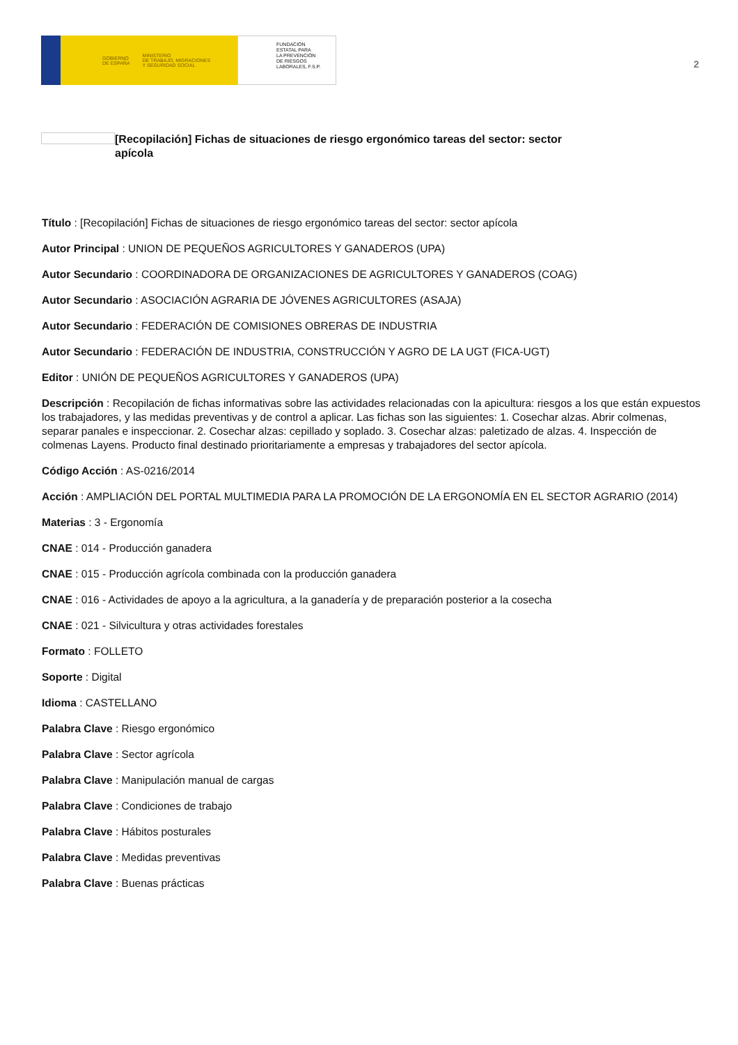GOBIERNO
DE ESPAÑA MINISTERIO
DE TRABAJO, MIGRACIONES
Y SEGURIDAD SOCIAL
FUNDACIÓN
ESTATAL PARA
LA PREVENCIÓN
DE RIESGOS
LABORALES, F.S.P.
2
[Recopilación] Fichas de situaciones de riesgo ergonómico tareas del sector: sector apícola
Título : [Recopilación] Fichas de situaciones de riesgo ergonómico tareas del sector: sector apícola
Autor Principal : UNION DE PEQUEÑOS AGRICULTORES Y GANADEROS (UPA)
Autor Secundario : COORDINADORA DE ORGANIZACIONES DE AGRICULTORES Y GANADEROS (COAG)
Autor Secundario : ASOCIACIÓN AGRARIA DE JÓVENES AGRICULTORES (ASAJA)
Autor Secundario : FEDERACIÓN DE COMISIONES OBRERAS DE INDUSTRIA
Autor Secundario : FEDERACIÓN DE INDUSTRIA, CONSTRUCCIÓN Y AGRO DE LA UGT (FICA-UGT)
Editor : UNIÓN DE PEQUEÑOS AGRICULTORES Y GANADEROS (UPA)
Descripción : Recopilación de fichas informativas sobre las actividades relacionadas con la apicultura: riesgos a los que están expuestos los trabajadores, y las medidas preventivas y de control a aplicar. Las fichas son las siguientes: 1. Cosechar alzas. Abrir colmenas, separar panales e inspeccionar. 2. Cosechar alzas: cepillado y soplado. 3. Cosechar alzas: paletizado de alzas. 4. Inspección de colmenas Layens. Producto final destinado prioritariamente a empresas y trabajadores del sector apícola.
Código Acción : AS-0216/2014
Acción : AMPLIACIÓN DEL PORTAL MULTIMEDIA PARA LA PROMOCIÓN DE LA ERGONOMÍA EN EL SECTOR AGRARIO (2014)
Materias : 3 - Ergonomía
CNAE : 014 - Producción ganadera
CNAE : 015 - Producción agrícola combinada con la producción ganadera
CNAE : 016 - Actividades de apoyo a la agricultura, a la ganadería y de preparación posterior a la cosecha
CNAE : 021 - Silvicultura y otras actividades forestales
Formato : FOLLETO
Soporte : Digital
Idioma : CASTELLANO
Palabra Clave : Riesgo ergonómico
Palabra Clave : Sector agrícola
Palabra Clave : Manipulación manual de cargas
Palabra Clave : Condiciones de trabajo
Palabra Clave : Hábitos posturales
Palabra Clave : Medidas preventivas
Palabra Clave : Buenas prácticas